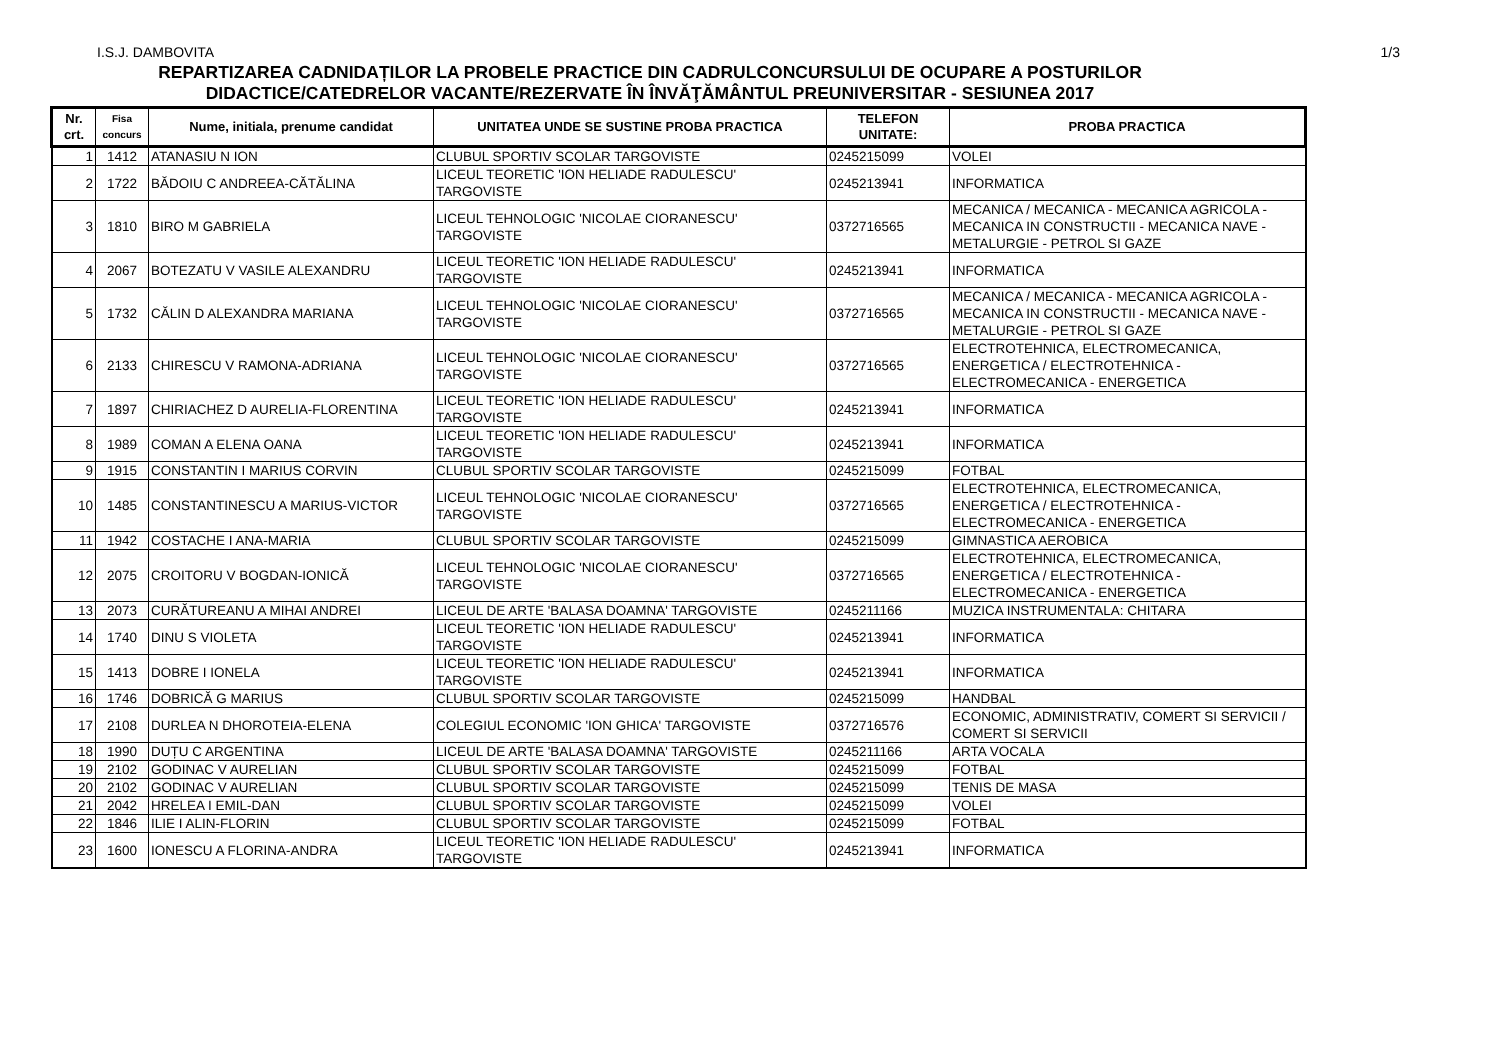I.S.J. DAMBOVITA 1/3
REPARTIZAREA CADNIDAȚILOR LA PROBELE PRACTICE DIN CADRULCONCURSULUI DE OCUPARE A POSTURILOR
DIDACTICE/CATEDRELOR VACANTE/REZERVATE ÎN ÎNVĂŢĂMÂNTUL PREUNIVERSITAR - SESIUNEA 2017
| Nr. crt. | Fisa concurs | Nume, initiala, prenume candidat | UNITATEA UNDE SE SUSTINE PROBA PRACTICA | TELEFON UNITATE: | PROBA PRACTICA |
| --- | --- | --- | --- | --- | --- |
| 1 | 1412 | ATANASIU N ION | CLUBUL SPORTIV SCOLAR TARGOVISTE | 0245215099 | VOLEI |
| 2 | 1722 | BĂDOIU C ANDREEA-CĂTĂLINA | LICEUL TEORETIC 'ION HELIADE RADULESCU' TARGOVISTE | 0245213941 | INFORMATICA |
| 3 | 1810 | BIRO M GABRIELA | LICEUL TEHNOLOGIC 'NICOLAE CIORANESCU' TARGOVISTE | 0372716565 | MECANICA / MECANICA - MECANICA AGRICOLA - MECANICA IN CONSTRUCTII - MECANICA NAVE - METALURGIE - PETROL SI GAZE |
| 4 | 2067 | BOTEZATU V VASILE ALEXANDRU | LICEUL TEORETIC 'ION HELIADE RADULESCU' TARGOVISTE | 0245213941 | INFORMATICA |
| 5 | 1732 | CĂLIN D ALEXANDRA MARIANA | LICEUL TEHNOLOGIC 'NICOLAE CIORANESCU' TARGOVISTE | 0372716565 | MECANICA / MECANICA - MECANICA AGRICOLA - MECANICA IN CONSTRUCTII - MECANICA NAVE - METALURGIE - PETROL SI GAZE |
| 6 | 2133 | CHIRESCU V RAMONA-ADRIANA | LICEUL TEHNOLOGIC 'NICOLAE CIORANESCU' TARGOVISTE | 0372716565 | ELECTROTEHNICA, ELECTROMECANICA, ENERGETICA / ELECTROTEHNICA - ELECTROMECANICA - ENERGETICA |
| 7 | 1897 | CHIRIACHEZ D AURELIA-FLORENTINA | LICEUL TEORETIC 'ION HELIADE RADULESCU' TARGOVISTE | 0245213941 | INFORMATICA |
| 8 | 1989 | COMAN A ELENA OANA | LICEUL TEORETIC 'ION HELIADE RADULESCU' TARGOVISTE | 0245213941 | INFORMATICA |
| 9 | 1915 | CONSTANTIN I MARIUS CORVIN | CLUBUL SPORTIV SCOLAR TARGOVISTE | 0245215099 | FOTBAL |
| 10 | 1485 | CONSTANTINESCU A MARIUS-VICTOR | LICEUL TEHNOLOGIC 'NICOLAE CIORANESCU' TARGOVISTE | 0372716565 | ELECTROTEHNICA, ELECTROMECANICA, ENERGETICA / ELECTROTEHNICA - ELECTROMECANICA - ENERGETICA |
| 11 | 1942 | COSTACHE I ANA-MARIA | CLUBUL SPORTIV SCOLAR TARGOVISTE | 0245215099 | GIMNASTICA AEROBICA |
| 12 | 2075 | CROITORU V BOGDAN-IONICĂ | LICEUL TEHNOLOGIC 'NICOLAE CIORANESCU' TARGOVISTE | 0372716565 | ELECTROTEHNICA, ELECTROMECANICA, ENERGETICA / ELECTROTEHNICA - ELECTROMECANICA - ENERGETICA |
| 13 | 2073 | CURĂTUREANU A MIHAI ANDREI | LICEUL DE ARTE 'BALASA DOAMNA' TARGOVISTE | 0245211166 | MUZICA INSTRUMENTALA: CHITARA |
| 14 | 1740 | DINU S VIOLETA | LICEUL TEORETIC 'ION HELIADE RADULESCU' TARGOVISTE | 0245213941 | INFORMATICA |
| 15 | 1413 | DOBRE I IONELA | LICEUL TEORETIC 'ION HELIADE RADULESCU' TARGOVISTE | 0245213941 | INFORMATICA |
| 16 | 1746 | DOBRICĂ G MARIUS | CLUBUL SPORTIV SCOLAR TARGOVISTE | 0245215099 | HANDBAL |
| 17 | 2108 | DURLEA N DHOROTEIA-ELENA | COLEGIUL ECONOMIC 'ION GHICA' TARGOVISTE | 0372716576 | ECONOMIC, ADMINISTRATIV, COMERT SI SERVICII / COMERT SI SERVICII |
| 18 | 1990 | DUȚU C ARGENTINA | LICEUL DE ARTE 'BALASA DOAMNA' TARGOVISTE | 0245211166 | ARTA VOCALA |
| 19 | 2102 | GODINAC V AURELIAN | CLUBUL SPORTIV SCOLAR TARGOVISTE | 0245215099 | FOTBAL |
| 20 | 2102 | GODINAC V AURELIAN | CLUBUL SPORTIV SCOLAR TARGOVISTE | 0245215099 | TENIS DE MASA |
| 21 | 2042 | HRELEA I EMIL-DAN | CLUBUL SPORTIV SCOLAR TARGOVISTE | 0245215099 | VOLEI |
| 22 | 1846 | ILIE I ALIN-FLORIN | CLUBUL SPORTIV SCOLAR TARGOVISTE | 0245215099 | FOTBAL |
| 23 | 1600 | IONESCU A FLORINA-ANDRA | LICEUL TEORETIC 'ION HELIADE RADULESCU' TARGOVISTE | 0245213941 | INFORMATICA |